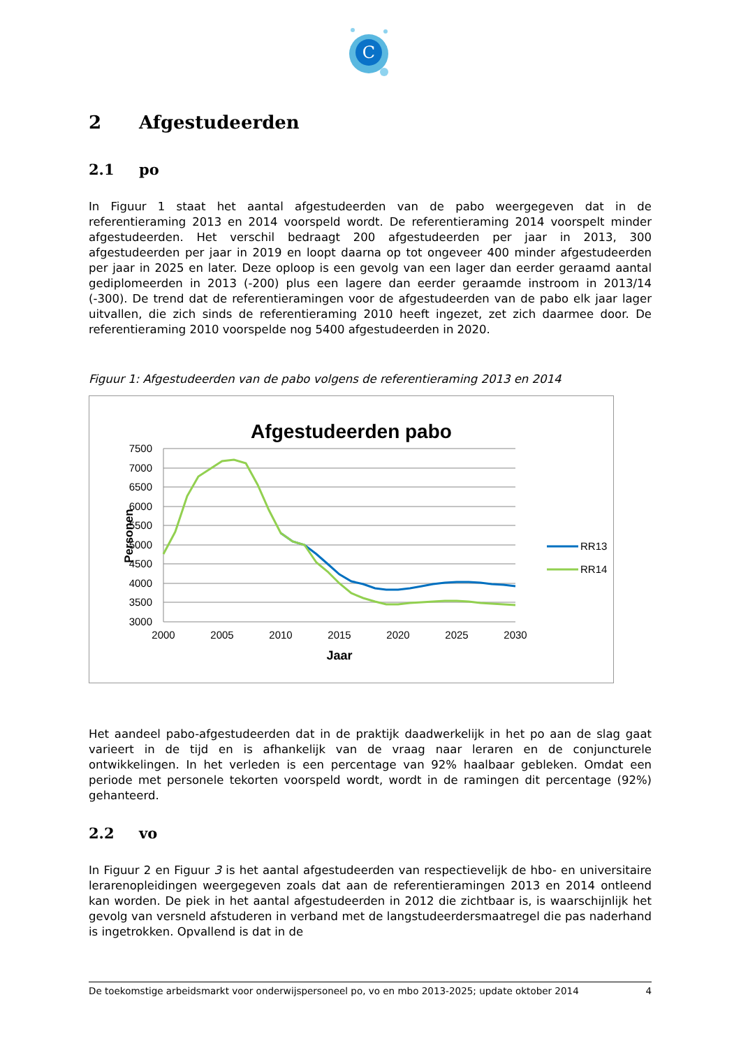C
2 Afgestudeerden
2.1 po
In Figuur 1 staat het aantal afgestudeerden van de pabo weergegeven dat in de referentieraming 2013 en 2014 voorspeld wordt. De referentieraming 2014 voorspelt minder afgestudeerden. Het verschil bedraagt 200 afgestudeerden per jaar in 2013, 300 afgestudeerden per jaar in 2019 en loopt daarna op tot ongeveer 400 minder afgestudeerden per jaar in 2025 en later. Deze oploop is een gevolg van een lager dan eerder geraamd aantal gediplomeerden in 2013 (-200) plus een lagere dan eerder geraamde instroom in 2013/14 (-300). De trend dat de referentieramingen voor de afgestudeerden van de pabo elk jaar lager uitvallen, die zich sinds de referentieraming 2010 heeft ingezet, zet zich daarmee door. De referentieraming 2010 voorspelde nog 5400 afgestudeerden in 2020.
Figuur 1: Afgestudeerden van de pabo volgens de referentieraming 2013 en 2014
Afgestudeerden pabo
7500
7000
6500
6000
5500
5000
4500
4000
3500
3000
2000
2005
2010
2015
2020
2025
2030
Jaar
Personen
RR13
RR14
Het aandeel pabo-afgestudeerden dat in de praktijk daadwerkelijk in het po aan de slag gaat varieert in de tijd en is afhankelijk van de vraag naar leraren en de conjuncturele ontwikkelingen. In het verleden is een percentage van 92% haalbaar gebleken. Omdat een periode met personele tekorten voorspeld wordt, wordt in de ramingen dit percentage (92%) gehanteerd.
2.2 vo
In Figuur 2 en Figuur 3 is het aantal afgestudeerden van respectievelijk de hbo- en universitaire lerarenopleidingen weergegeven zoals dat aan de referentieramingen 2013 en 2014 ontleend kan worden. De piek in het aantal afgestudeerden in 2012 die zichtbaar is, is waarschijnlijk het gevolg van versneld afstuderen in verband met de langstudeerdersmaatregel die pas naderhand is ingetrokken. Opvallend is dat in de
De toekomstige arbeidsmarkt voor onderwijspersoneel po, vo en mbo 2013-2025; update oktober 2014 4